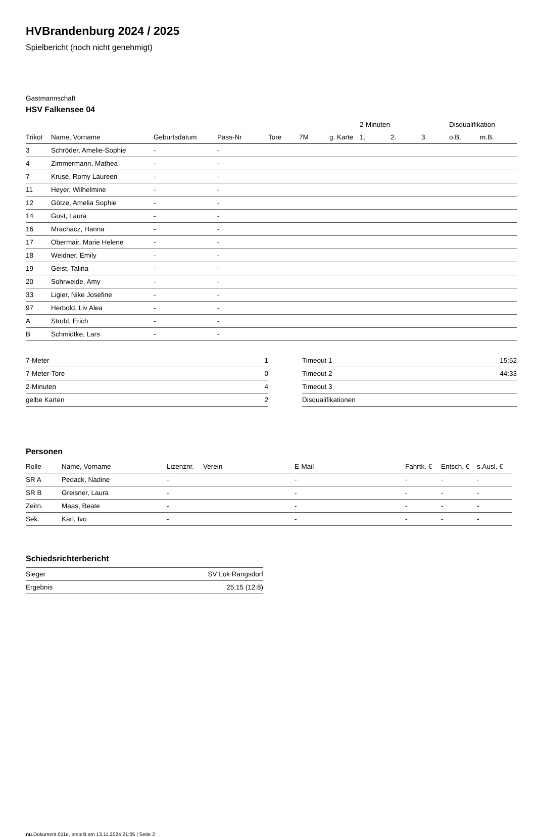HVBrandenburg 2024 / 2025
Spielbericht (noch nicht genehmigt)
Gastmannschaft
HSV Falkensee 04
| | | | | | | | 2-Minuten | | | Disqualifikation | |
| Trikot | Name, Vorname | Geburtsdatum | Pass-Nr | Tore | 7M | g. Karte | 1. | 2. | 3. | o.B. | m.B. |
| 3 | Schröder, Amelie-Sophie | - | - | | | | | | | | |
| 4 | Zimmermann, Mathea | - | - | | | | | | | | |
| 7 | Kruse, Romy Laureen | - | - | | | | | | | | |
| 11 | Heyer, Wilhelmine | - | - | | | | | | | | |
| 12 | Götze, Amelia Sophie | - | - | | | | | | | | |
| 14 | Gust, Laura | - | - | | | | | | | | |
| 16 | Mrachacz, Hanna | - | - | | | | | | | | |
| 17 | Obermair, Marie Helene | - | - | | | | | | | | |
| 18 | Weidner, Emily | - | - | | | | | | | | |
| 19 | Geist, Talina | - | - | | | | | | | | |
| 20 | Sohrweide, Amy | - | - | | | | | | | | |
| 33 | Ligier, Nike Josefine | - | - | | | | | | | | |
| 97 | Herbold, Liv Alea | - | - | | | | | | | | |
| A | Strobl, Erich | - | - | | | | | | | | |
| B | Schmidtke, Lars | - | - | | | | | | | | |
| 7-Meter | 1 |
| 7-Meter-Tore | 0 |
| 2-Minuten | 4 |
| gelbe Karten | 2 |
| Timeout 1 | 15:52 |
| Timeout 2 | 44:33 |
| Timeout 3 | |
| Disqualifikationen | |
Personen
| Rolle | Name, Vorname | Lizenznr. | Verein | E-Mail | Fahrtk. € | Entsch. € | s.Ausl. € |
| --- | --- | --- | --- | --- | --- | --- | --- |
| SR A | Pedack, Nadine | - | | - | - | - | - |
| SR B | Greisner, Laura | - | | - | - | - | - |
| Zeitn. | Maas, Beate | - | | - | - | - | - |
| Sek. | Karl, Ivo | - | | - | - | - | - |
Schiedsrichterbericht
| Sieger | SV Lok Rangsdorf |
| Ergebnis | 25:15 (12:8) |
nu.Dokument 011e, erstellt am 13.11.2024 21:05 | Seite 2